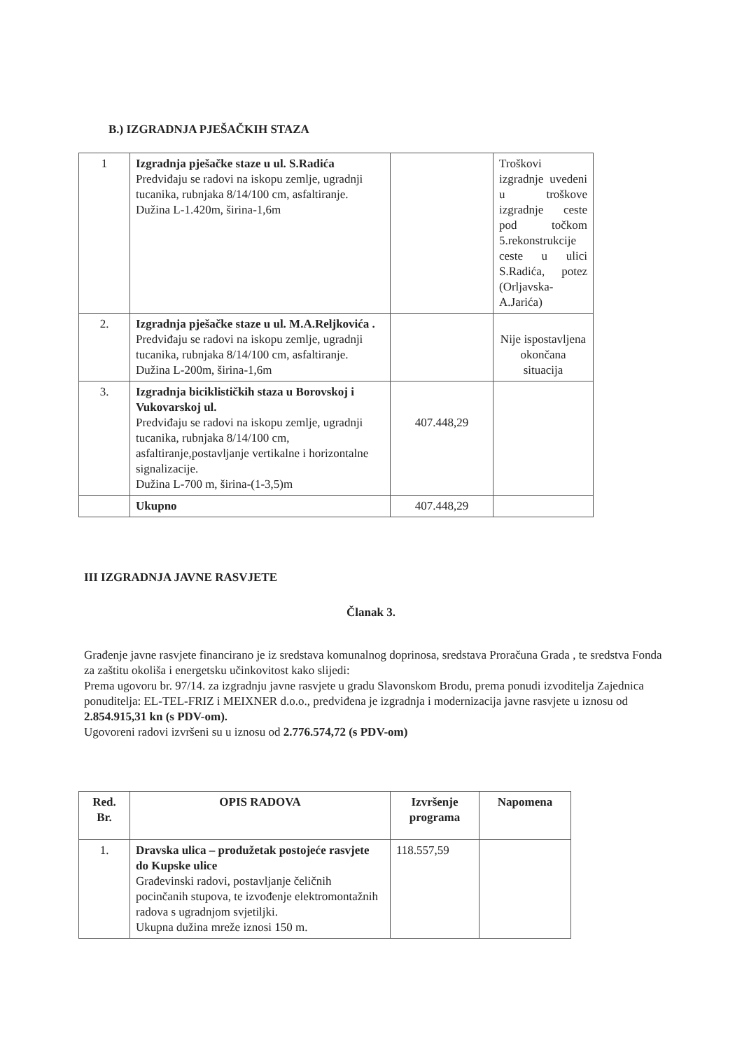B.) IZGRADNJA PJEŠAČKIH STAZA
| 1 | Izgradnja pješačke staze u ul. S.Radića Predviđaju se radovi na iskopu zemlje, ugradnji tucanika, rubnjaka 8/14/100 cm, asfaltiranje. Dužina L-1.420m, širina-1,6m | | Troškovi izgradnje uvedeni u troškove izgradnje ceste pod točkom 5.rekonstrukcije ceste u ulici S.Radića, potez (Orljavska-A.Jarića) |
| 2. | Izgradnja pješačke staze u ul. M.A.Reljkovića . Predviđaju se radovi na iskopu zemlje, ugradnji tucanika, rubnjaka 8/14/100 cm, asfaltiranje. Dužina L-200m, širina-1,6m | | Nije ispostavljena okončana situacija |
| 3. | Izgradnja biciklističkih staza u Borovskoj i Vukovarskoj ul. Predviđaju se radovi na iskopu zemlje, ugradnji tucanika, rubnjaka 8/14/100 cm, asfaltiranje,postavljanje vertikalne i horizontalne signalizacije. Dužina L-700 m, širina-(1-3,5)m | 407.448,29 | |
| | Ukupno | 407.448,29 | |
III IZGRADNJA JAVNE RASVJETE
Članak 3.
Građenje javne rasvjete financirano je iz sredstava komunalnog doprinosa, sredstava Proračuna Grada , te sredstva Fonda za zaštitu okoliša i energetsku učinkovitost kako slijedi:
Prema ugovoru br. 97/14. za izgradnju javne rasvjete u gradu Slavonskom Brodu, prema ponudi izvoditelja Zajednica ponuditelja: EL-TEL-FRIZ i MEIXNER d.o.o., predviđena je izgradnja i modernizacija javne rasvjete u iznosu od 2.854.915,31 kn (s PDV-om).
Ugovoreni radovi izvršeni su u iznosu od 2.776.574,72 (s PDV-om)
| Red. Br. | OPIS RADOVA | Izvršenje programa | Napomena |
| --- | --- | --- | --- |
| 1. | Dravska ulica – produžetak postojeće rasvjete do Kupske ulice Građevinski radovi, postavljanje čeličnih pocinčanih stupova, te izvođenje elektromontažnih radova s ugradnjom svjetiljki. Ukupna dužina mreže iznosi 150 m. | 118.557,59 | |